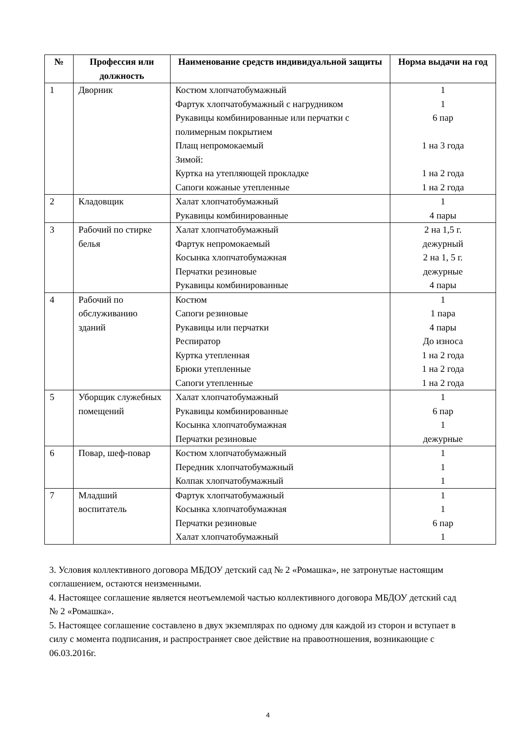| № | Профессия или должность | Наименование средств индивидуальной защиты | Норма выдачи на год |
| --- | --- | --- | --- |
| 1 | Дворник | Костюм хлопчатобумажный Фартук хлопчатобумажный с нагрудником Рукавицы комбинированные или перчатки с полимерным покрытием Плащ непромокаемый Зимой: Куртка на утепляющей прокладке Сапоги кожаные утепленные | 1 1 6 пар 1 на 3 года 1 на 2 года 1 на 2 года |
| 2 | Кладовщик | Халат хлопчатобумажный Рукавицы комбинированные | 1 4 пары |
| 3 | Рабочий по стирке белья | Халат хлопчатобумажный Фартук непромокаемый Косынка хлопчатобумажная Перчатки резиновые Рукавицы комбинированные | 2 на 1,5 г. дежурный 2 на 1, 5 г. дежурные 4 пары |
| 4 | Рабочий по обслуживанию зданий | Костюм Сапоги резиновые Рукавицы или перчатки Респиратор Куртка утепленная Брюки утепленные Сапоги утепленные | 1 1 пара 4 пары До износа 1 на 2 года 1 на 2 года 1 на 2 года |
| 5 | Уборщик служебных помещений | Халат хлопчатобумажный Рукавицы комбинированные Косынка хлопчатобумажная Перчатки резиновые | 1 6 пар 1 дежурные |
| 6 | Повар, шеф-повар | Костюм хлопчатобумажный Передник хлопчатобумажный Колпак хлопчатобумажный | 1 1 1 |
| 7 | Младший воспитатель | Фартук хлопчатобумажный Косынка хлопчатобумажная Перчатки резиновые Халат хлопчатобумажный | 1 1 6 пар 1 |
3. Условия коллективного договора МБДОУ детский сад № 2 «Ромашка», не затронутые настоящим соглашением, остаются неизменными.
4. Настоящее соглашение является неотъемлемой частью коллективного договора МБДОУ детский сад № 2 «Ромашка».
5. Настоящее соглашение составлено в двух экземплярах по одному для каждой из сторон и вступает в силу с момента подписания, и распространяет свое действие на правоотношения, возникающие с 06.03.2016г.
4